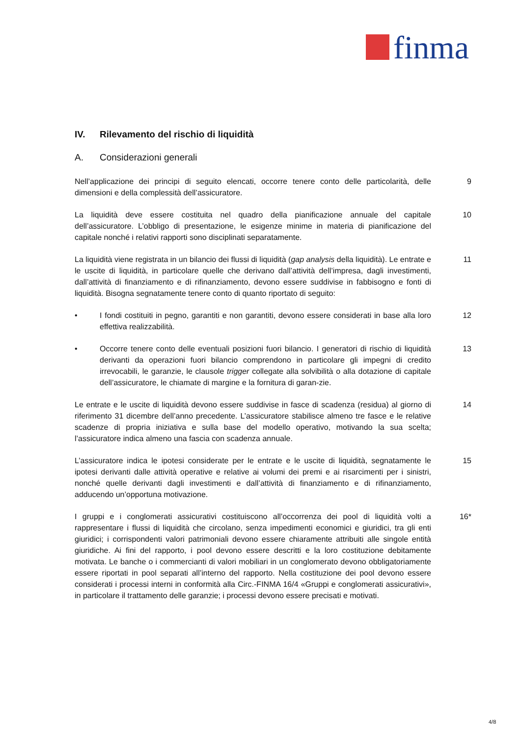finma
IV. Rilevamento del rischio di liquidità
A. Considerazioni generali
Nell’applicazione dei principi di seguito elencati, occorre tenere conto delle particolarità, delle dimensioni e della complessità dell’assicuratore.
9
La liquidità deve essere costituita nel quadro della pianificazione annuale del capitale dell’assicuratore. L’obbligo di presentazione, le esigenze minime in materia di pianificazione del capitale nonché i relativi rapporti sono disciplinati separatamente.
10
La liquidità viene registrata in un bilancio dei flussi di liquidità (gap analysis della liquidità). Le entrate e le uscite di liquidità, in particolare quelle che derivano dall’attività dell’impresa, dagli investimenti, dall’attività di finanziamento e di rifinanziamento, devono essere suddivise in fabbisogno e fonti di liquidità. Bisogna segnatamente tenere conto di quanto riportato di seguito:
11
• I fondi costituiti in pegno, garantiti e non garantiti, devono essere considerati in base alla loro effettiva realizzabilità.
12
• Occorre tenere conto delle eventuali posizioni fuori bilancio. I generatori di rischio di liquidità derivanti da operazioni fuori bilancio comprendono in particolare gli impegni di credito irrevocabili, le garanzie, le clausole trigger collegate alla solvibilità o alla dotazione di capitale dell’assicuratore, le chiamate di margine e la fornitura di garan-zie.
13
Le entrate e le uscite di liquidità devono essere suddivise in fasce di scadenza (residua) al giorno di riferimento 31 dicembre dell’anno precedente. L’assicuratore stabilisce almeno tre fasce e le relative scadenze di propria iniziativa e sulla base del modello operativo, motivando la sua scelta; l’assicuratore indica almeno una fascia con scadenza annuale.
14
L’assicuratore indica le ipotesi considerate per le entrate e le uscite di liquidità, segnatamente le ipotesi derivanti dalle attività operative e relative ai volumi dei premi e ai risarcimenti per i sinistri, nonché quelle derivanti dagli investimenti e dall’attività di finanziamento e di rifinanziamento, adducendo un’opportuna motivazione.
15
I gruppi e i conglomerati assicurativi costituiscono all’occorrenza dei pool di liquidità volti a rappresentare i flussi di liquidità che circolano, senza impedimenti economici e giuridici, tra gli enti giuridici; i corrispondenti valori patrimoniali devono essere chiaramente attribuiti alle singole entità giuridiche. Ai fini del rapporto, i pool devono essere descritti e la loro costituzione debitamente motivata. Le banche o i commercianti di valori mobiliari in un conglomerato devono obbligatoriamente essere riportati in pool separati all’interno del rapporto. Nella costituzione dei pool devono essere considerati i processi interni in conformità alla Circ.-FINMA 16/4 «Gruppi e conglomerati assicurativi», in particolare il trattamento delle garanzie; i processi devono essere precisati e motivati.
16*
4/8